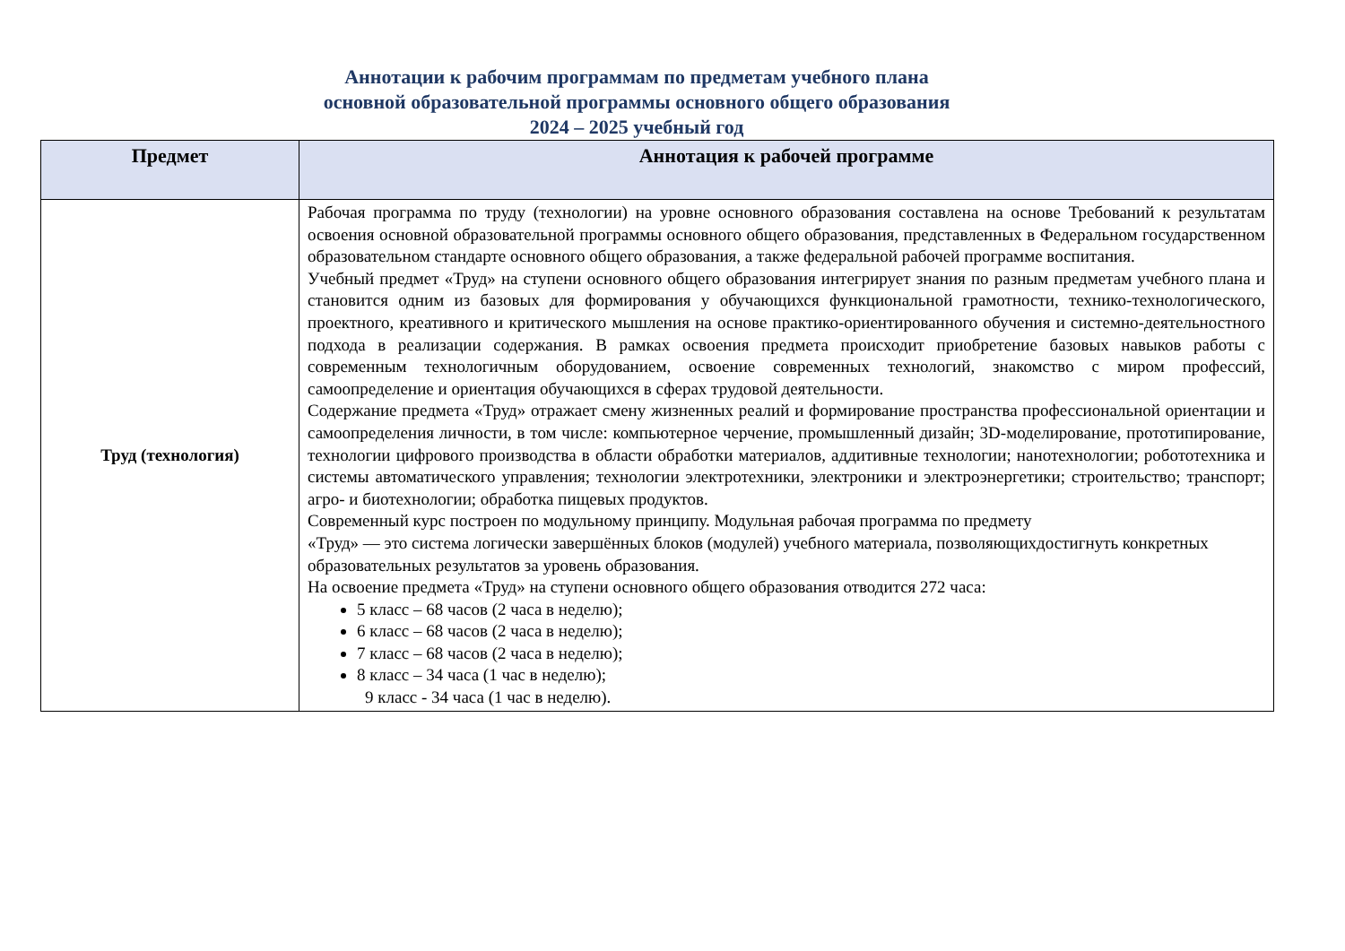Аннотации к рабочим программам по предметам учебного плана
основной образовательной программы основного общего образования
2024 – 2025 учебный год
| Предмет | Аннотация к рабочей программе |
| --- | --- |
| Труд (технология) | Рабочая программа по труду (технологии) на уровне основного образования составлена на основе Требований к результатам освоения основной образовательной программы основного общего образования, представленных в Федеральном государственном образовательном стандарте основного общего образования, а также федеральной рабочей программе воспитания. Учебный предмет «Труд» на ступени основного общего образования интегрирует знания по разным предметам учебного плана и становится одним из базовых для формирования у обучающихся функциональной грамотности, технико-технологического, проектного, креативного и критического мышления на основе практико-ориентированного обучения и системно-деятельностного подхода в реализации содержания. В рамках освоения предмета происходит приобретение базовых навыков работы с современным технологичным оборудованием, освоение современных технологий, знакомство с миром профессий, самоопределение и ориентация обучающихся в сферах трудовой деятельности. Содержание предмета «Труд» отражает смену жизненных реалий и формирование пространства профессиональной ориентации и самоопределения личности, в том числе: компьютерное черчение, промышленный дизайн; 3D-моделирование, прототипирование, технологии цифрового производства в области обработки материалов, аддитивные технологии; нанотехнологии; робототехника и системы автоматического управления; технологии электротехники, электроники и электроэнергетики; строительство; транспорт; агро- и биотехнологии; обработка пищевых продуктов. Современный курс построен по модульному принципу. Модульная рабочая программа по предмету «Труд» — это система логически завершённых блоков (модулей) учебного материала, позволяющихдостигнуть конкретных образовательных результатов за уровень образования. На освоение предмета «Труд» на ступени основного общего образования отводится 272 часа: 5 класс – 68 часов (2 часа в неделю); 6 класс – 68 часов (2 часа в неделю); 7 класс – 68 часов (2 часа в неделю); 8 класс – 34 часа (1 час в неделю); 9 класс - 34 часа (1 час в неделю). |